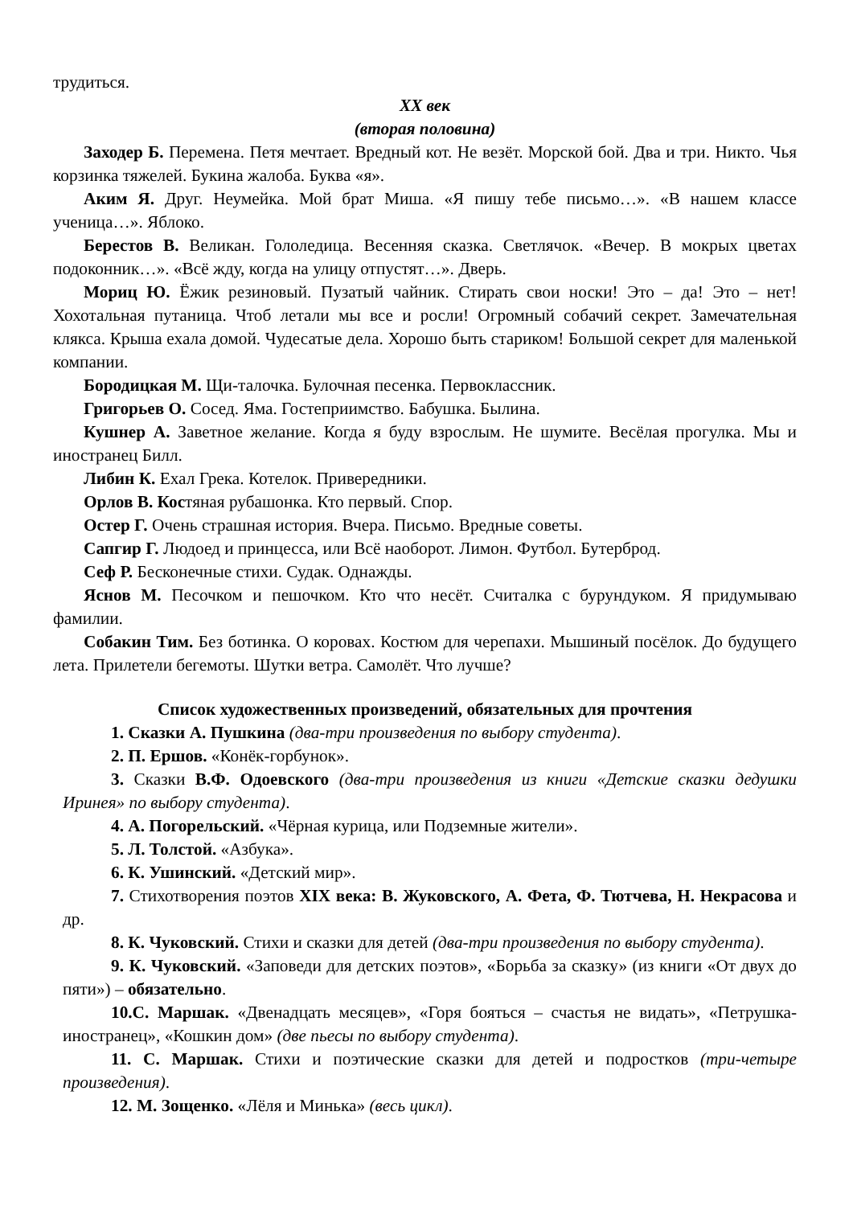трудиться.
XX век
(вторая половина)
Заходер Б. Перемена. Петя мечтает. Вредный кот. Не везёт. Морской бой. Два и три. Никто. Чья корзинка тяжелей. Букина жалоба. Буква «я».
Аким Я. Друг. Неумейка. Мой брат Миша. «Я пишу тебе письмо…». «В нашем классе ученица…». Яблоко.
Берестов В. Великан. Гололедица. Весенняя сказка. Светлячок. «Вечер. В мокрых цветах подоконник…». «Всё жду, когда на улицу отпустят…». Дверь.
Мориц Ю. Ёжик резиновый. Пузатый чайник. Стирать свои носки! Это – да! Это – нет! Хохотальная путаница. Чтоб летали мы все и росли! Огромный собачий секрет. Замечательная клякса. Крыша ехала домой. Чудесатые дела. Хорошо быть стариком! Большой секрет для маленькой компании.
Бородицкая М. Щи-талочка. Булочная песенка. Первоклассник.
Григорьев О. Сосед. Яма. Гостеприимство. Бабушка. Былина.
Кушнер А. Заветное желание. Когда я буду взрослым. Не шумите. Весёлая прогулка. Мы и иностранец Билл.
Либин К. Ехал Грека. Котелок. Привередники.
Орлов В. Костяная рубашонка. Кто первый. Спор.
Остер Г. Очень страшная история. Вчера. Письмо. Вредные советы.
Сапгир Г. Людоед и принцесса, или Всё наоборот. Лимон. Футбол. Бутерброд.
Сеф Р. Бесконечные стихи. Судак. Однажды.
Яснов М. Песочком и пешочком. Кто что несёт. Считалка с бурундуком. Я придумываю фамилии.
Собакин Тим. Без ботинка. О коровах. Костюм для черепахи. Мышиный посёлок. До будущего лета. Прилетели бегемоты. Шутки ветра. Самолёт. Что лучше?
Список художественных произведений, обязательных для прочтения
1. Сказки А. Пушкина (два-три произведения по выбору студента).
2. П. Ершов. «Конёк-горбунок».
3. Сказки В.Ф. Одоевского (два-три произведения из книги «Детские сказки дедушки Иринея» по выбору студента).
4. А. Погорельский. «Чёрная курица, или Подземные жители».
5. Л. Толстой. «Азбука».
6. К. Ушинский. «Детский мир».
7. Стихотворения поэтов XIX века: В. Жуковского, А. Фета, Ф. Тютчева, Н. Некрасова и др.
8. К. Чуковский. Стихи и сказки для детей (два-три произведения по выбору студента).
9. К. Чуковский. «Заповеди для детских поэтов», «Борьба за сказку» (из книги «От двух до пяти») – обязательно.
10.С. Маршак. «Двенадцать месяцев», «Горя бояться – счастья не видать», «Петрушка-иностранец», «Кошкин дом» (две пьесы по выбору студента).
11. С. Маршак. Стихи и поэтические сказки для детей и подростков (три-четыре произведения).
12. М. Зощенко. «Лёля и Минька» (весь цикл).